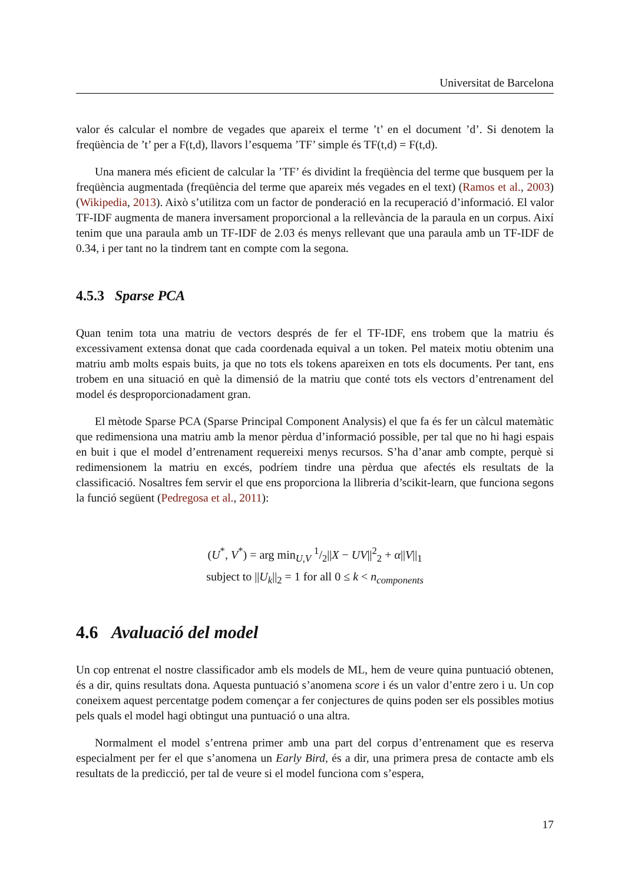Universitat de Barcelona
valor és calcular el nombre de vegades que apareix el terme ’t’ en el document ’d’. Si denotem la freqüència de ’t’ per a F(t,d), llavors l’esquema ’TF’ simple és TF(t,d) = F(t,d).
Una manera més eficient de calcular la ’TF’ és dividint la freqüència del terme que busquem per la freqüència augmentada (freqüència del terme que apareix més vegades en el text) (Ramos et al., 2003)(Wikipedia, 2013). Això s’utilitza com un factor de ponderació en la recuperació d’informació. El valor TF-IDF augmenta de manera inversament proporcional a la rellevància de la paraula en un corpus. Així tenim que una paraula amb un TF-IDF de 2.03 és menys rellevant que una paraula amb un TF-IDF de 0.34, i per tant no la tindrem tant en compte com la segona.
4.5.3 Sparse PCA
Quan tenim tota una matriu de vectors després de fer el TF-IDF, ens trobem que la matriu és excessivament extensa donat que cada coordenada equival a un token. Pel mateix motiu obtenim una matriu amb molts espais buits, ja que no tots els tokens apareixen en tots els documents. Per tant, ens trobem en una situació en què la dimensió de la matriu que conté tots els vectors d’entrenament del model és desproporcionadament gran.
El mètode Sparse PCA (Sparse Principal Component Analysis) el que fa és fer un càlcul matemàtic que redimensiona una matriu amb la menor pèrdua d’informació possible, per tal que no hi hagi espais en buit i que el model d’entrenament requereixi menys recursos. S’ha d’anar amb compte, perquè si redimensionem la matriu en excés, podríem tindre una pèrdua que afectés els resultats de la classificació. Nosaltres fem servir el que ens proporciona la llibreria d’scikit-learn, que funciona segons la funció següent (Pedregosa et al., 2011):
(U<sup>*</sup>, V<sup>*</sup>) = arg min<sub>U,V</sub> 1/2||X − UV||<sup>2</sup><sub>2</sub> + α||V||<sub>1</sub>
subject to ||U<sub>k</sub>||<sub>2</sub> = 1 for all 0 ≤ k < n<sub>components</sub>
4.6 Avaluació del model
Un cop entrenat el nostre classificador amb els models de ML, hem de veure quina puntuació obtenen, és a dir, quins resultats dona. Aquesta puntuació s’anomena score i és un valor d’entre zero i u. Un cop coneixem aquest percentatge podem començar a fer conjectures de quins poden ser els possibles motius pels quals el model hagi obtingut una puntuació o una altra.
Normalment el model s’entrena primer amb una part del corpus d’entrenament que es reserva especialment per fer el que s’anomena un Early Bird, és a dir, una primera presa de contacte amb els resultats de la predicció, per tal de veure si el model funciona com s’espera,
17